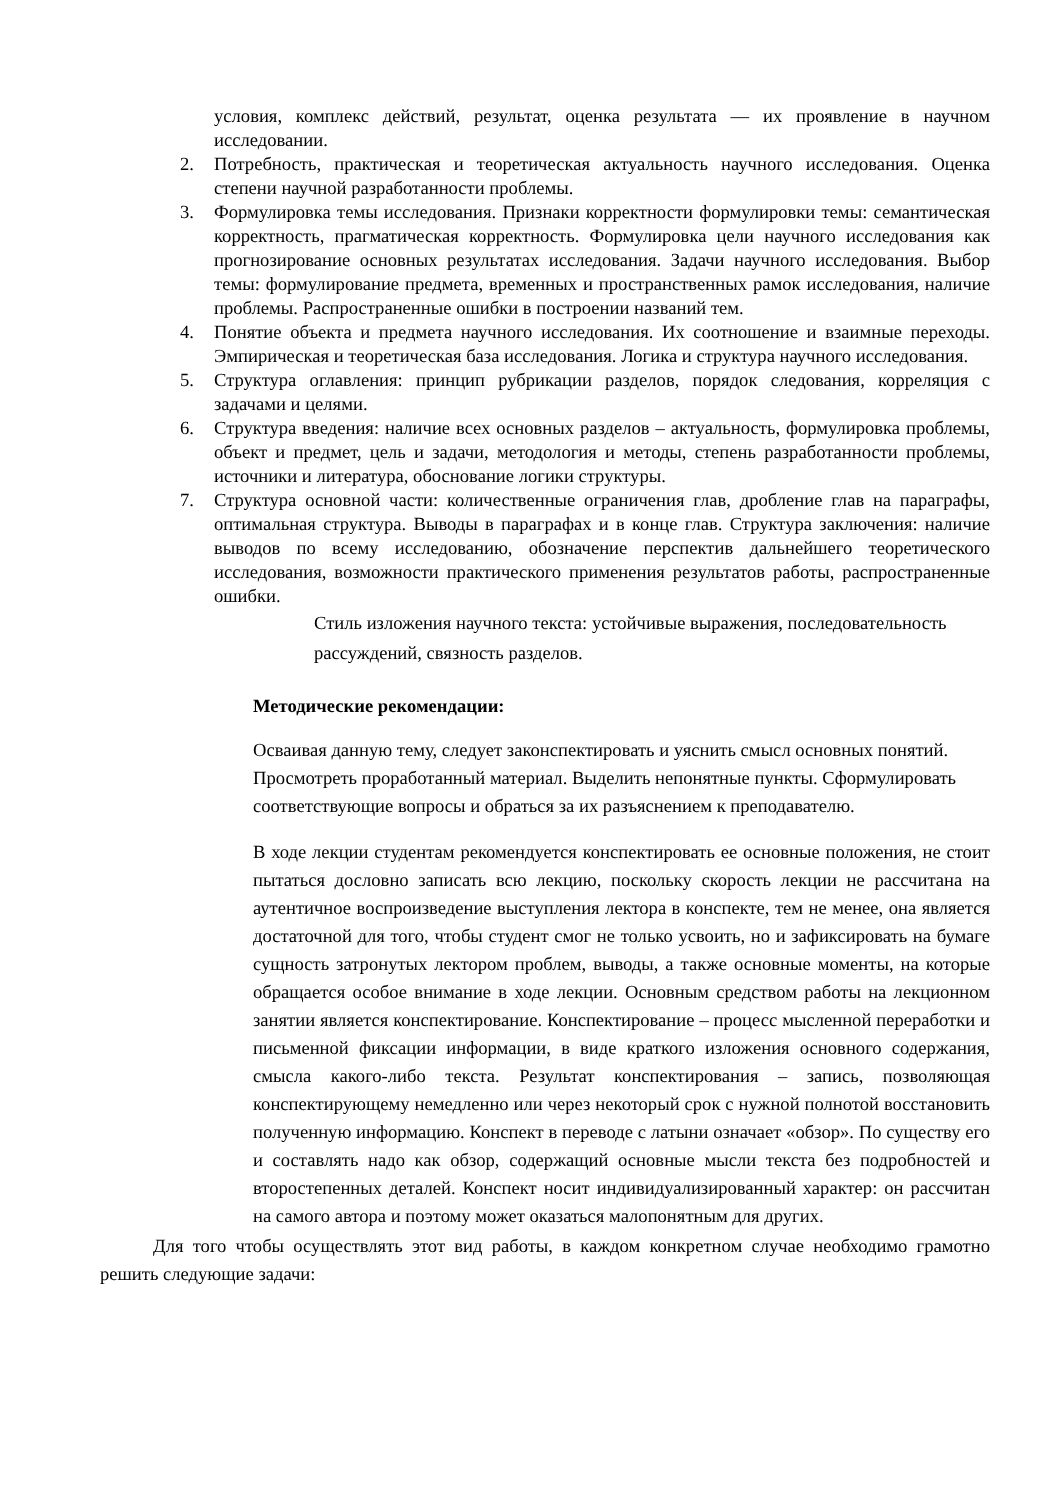условия, комплекс действий, результат, оценка результата — их проявление в научном исследовании.
2. Потребность, практическая и теоретическая актуальность научного исследования. Оценка степени научной разработанности проблемы.
3. Формулировка темы исследования. Признаки корректности формулировки темы: семантическая корректность, прагматическая корректность. Формулировка цели научного исследования как прогнозирование основных результатах исследования. Задачи научного исследования. Выбор темы: формулирование предмета, временных и пространственных рамок исследования, наличие проблемы. Распространенные ошибки в построении названий тем.
4. Понятие объекта и предмета научного исследования. Их соотношение и взаимные переходы. Эмпирическая и теоретическая база исследования. Логика и структура научного исследования.
5. Структура оглавления: принцип рубрикации разделов, порядок следования, корреляция с задачами и целями.
6. Структура введения: наличие всех основных разделов – актуальность, формулировка проблемы, объект и предмет, цель и задачи, методология и методы, степень разработанности проблемы, источники и литература, обоснование логики структуры.
7. Структура основной части: количественные ограничения глав, дробление глав на параграфы, оптимальная структура. Выводы в параграфах и в конце глав. Структура заключения: наличие выводов по всему исследованию, обозначение перспектив дальнейшего теоретического исследования, возможности практического применения результатов работы, распространенные ошибки.
Стиль изложения научного текста: устойчивые выражения, последовательность рассуждений, связность разделов.
Методические рекомендации:
Осваивая данную тему, следует законспектировать и уяснить смысл основных понятий. Просмотреть проработанный материал. Выделить непонятные пункты. Сформулировать соответствующие вопросы и обраться за их разъяснением к преподавателю.
В ходе лекции студентам рекомендуется конспектировать ее основные положения, не стоит пытаться дословно записать всю лекцию, поскольку скорость лекции не рассчитана на аутентичное воспроизведение выступления лектора в конспекте, тем не менее, она является достаточной для того, чтобы студент смог не только усвоить, но и зафиксировать на бумаге сущность затронутых лектором проблем, выводы, а также основные моменты, на которые обращается особое внимание в ходе лекции. Основным средством работы на лекционном занятии является конспектирование. Конспектирование – процесс мысленной переработки и письменной фиксации информации, в виде краткого изложения основного содержания, смысла какого-либо текста. Результат конспектирования – запись, позволяющая конспектирующему немедленно или через некоторый срок с нужной полнотой восстановить полученную информацию. Конспект в переводе с латыни означает «обзор». По существу его и составлять надо как обзор, содержащий основные мысли текста без подробностей и второстепенных деталей. Конспект носит индивидуализированный характер: он рассчитан на самого автора и поэтому может оказаться малопонятным для других.
Для того чтобы осуществлять этот вид работы, в каждом конкретном случае необходимо грамотно решить следующие задачи: